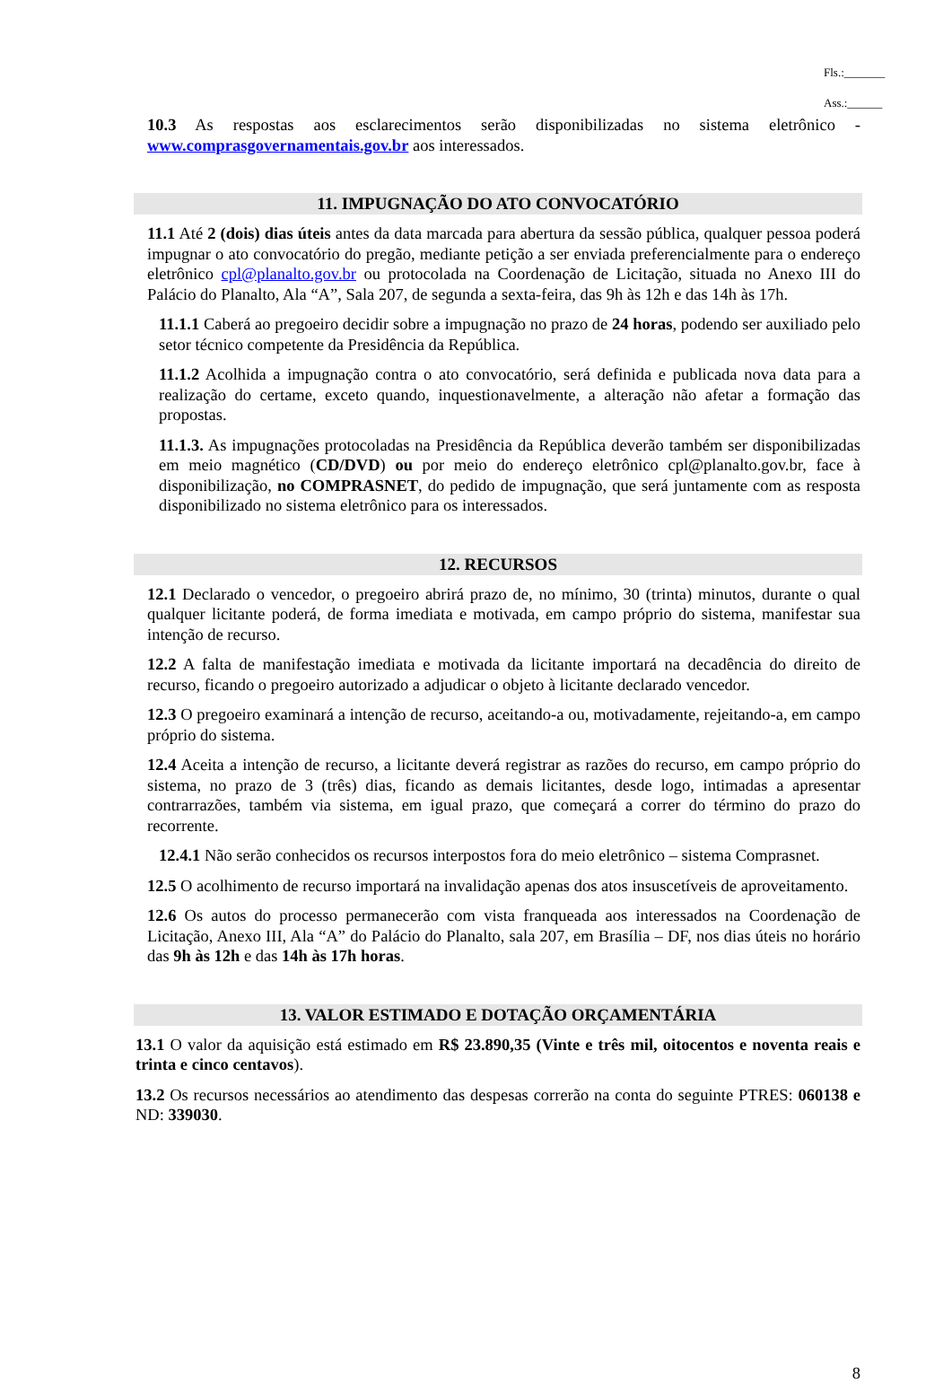Fls.:_______
Ass.:______
10.3 As respostas aos esclarecimentos serão disponibilizadas no sistema eletrônico - www.comprasgovernamentais.gov.br aos interessados.
11. IMPUGNAÇÃO DO ATO CONVOCATÓRIO
11.1 Até 2 (dois) dias úteis antes da data marcada para abertura da sessão pública, qualquer pessoa poderá impugnar o ato convocatório do pregão, mediante petição a ser enviada preferencialmente para o endereço eletrônico cpl@planalto.gov.br ou protocolada na Coordenação de Licitação, situada no Anexo III do Palácio do Planalto, Ala “A”, Sala 207, de segunda a sexta-feira, das 9h às 12h e das 14h às 17h.
11.1.1 Caberá ao pregoeiro decidir sobre a impugnação no prazo de 24 horas, podendo ser auxiliado pelo setor técnico competente da Presidência da República.
11.1.2 Acolhida a impugnação contra o ato convocatório, será definida e publicada nova data para a realização do certame, exceto quando, inquestionavelmente, a alteração não afetar a formação das propostas.
11.1.3. As impugnações protocoladas na Presidência da República deverão também ser disponibilizadas em meio magnético (CD/DVD) ou por meio do endereço eletrônico cpl@planalto.gov.br, face à disponibilização, no COMPRASNET, do pedido de impugnação, que será juntamente com as resposta disponibilizado no sistema eletrônico para os interessados.
12. RECURSOS
12.1 Declarado o vencedor, o pregoeiro abrirá prazo de, no mínimo, 30 (trinta) minutos, durante o qual qualquer licitante poderá, de forma imediata e motivada, em campo próprio do sistema, manifestar sua intenção de recurso.
12.2 A falta de manifestação imediata e motivada da licitante importará na decadência do direito de recurso, ficando o pregoeiro autorizado a adjudicar o objeto à licitante declarado vencedor.
12.3 O pregoeiro examinará a intenção de recurso, aceitando-a ou, motivadamente, rejeitando-a, em campo próprio do sistema.
12.4 Aceita a intenção de recurso, a licitante deverá registrar as razões do recurso, em campo próprio do sistema, no prazo de 3 (três) dias, ficando as demais licitantes, desde logo, intimadas a apresentar contrarrazões, também via sistema, em igual prazo, que começará a correr do término do prazo do recorrente.
12.4.1 Não serão conhecidos os recursos interpostos fora do meio eletrônico – sistema Comprasnet.
12.5 O acolhimento de recurso importará na invalidação apenas dos atos insuscetíveis de aproveitamento.
12.6 Os autos do processo permanecerão com vista franqueada aos interessados na Coordenação de Licitação, Anexo III, Ala “A” do Palácio do Planalto, sala 207, em Brasília – DF, nos dias úteis no horário das 9h às 12h e das 14h às 17h horas.
13. VALOR ESTIMADO E DOTAÇÃO ORÇAMENTÁRIA
13.1 O valor da aquisição está estimado em R$ 23.890,35 (Vinte e três mil, oitocentos e noventa reais e trinta e cinco centavos).
13.2 Os recursos necessários ao atendimento das despesas correrão na conta do seguinte PTRES: 060138 e ND: 339030.
8